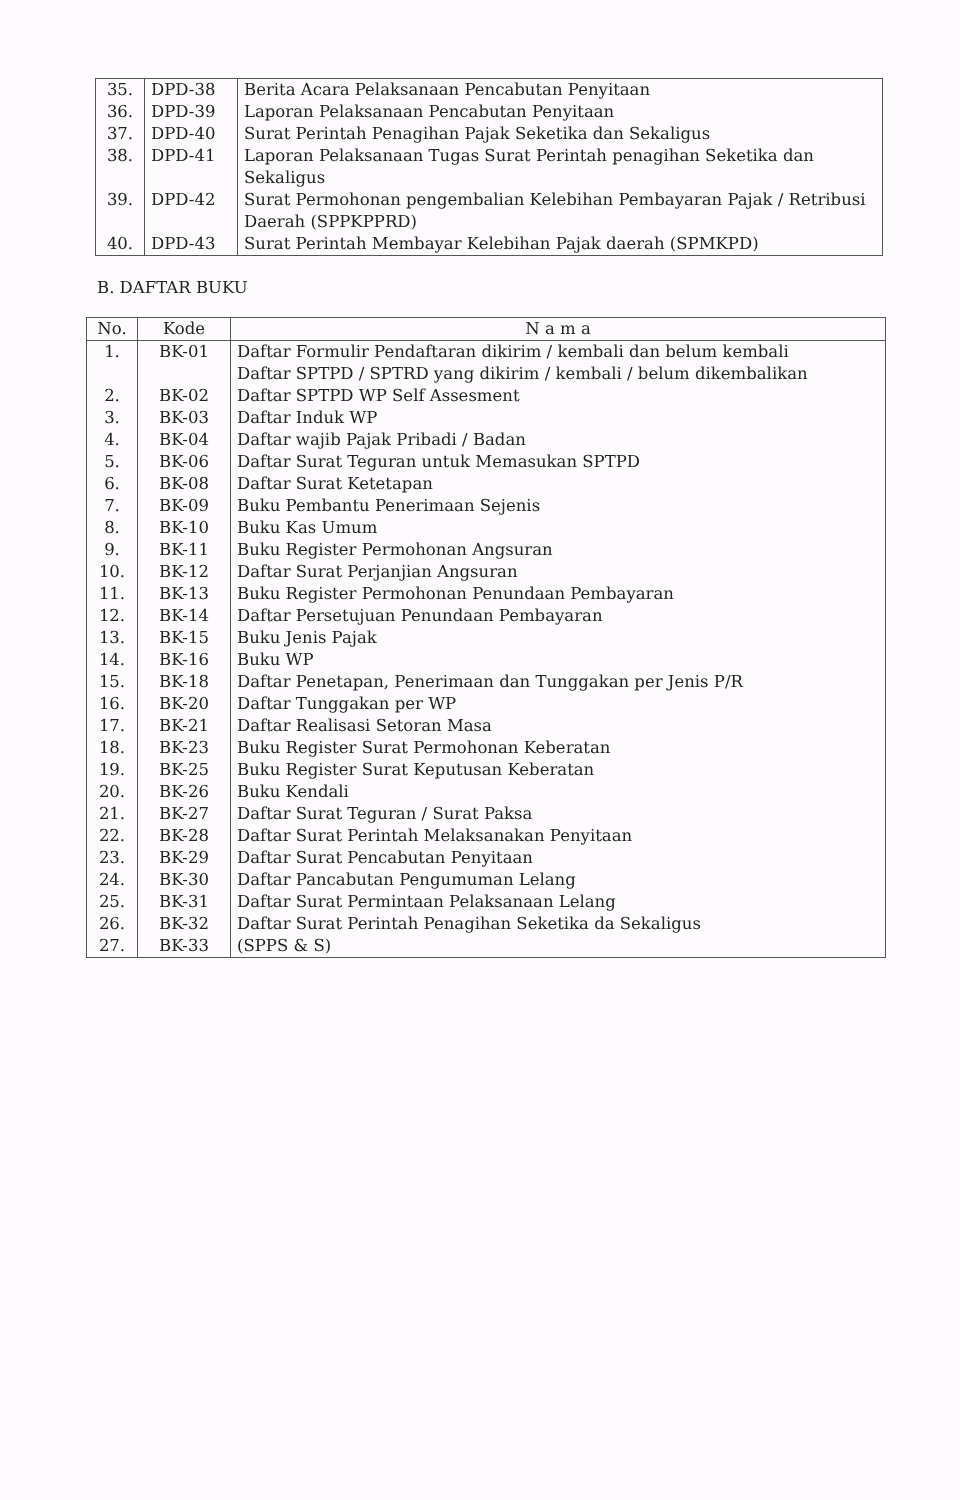| 35. | DPD-38 | Berita Acara Pelaksanaan Pencabutan Penyitaan |
| 36. | DPD-39 | Laporan Pelaksanaan Pencabutan Penyitaan |
| 37. | DPD-40 | Surat Perintah Penagihan Pajak Seketika dan Sekaligus |
| 38. | DPD-41 | Laporan Pelaksanaan Tugas Surat Perintah penagihan Seketika dan Sekaligus |
| 39. | DPD-42 | Surat Permohonan pengembalian Kelebihan Pembayaran Pajak / Retribusi Daerah (SPPKPPRD) |
| 40. | DPD-43 | Surat Perintah Membayar Kelebihan Pajak daerah (SPMKPD) |
B. DAFTAR BUKU
| No. | Kode | N a m a |
| --- | --- | --- |
| 1. | BK-01 | Daftar Formulir Pendaftaran dikirim / kembali dan belum kembali |
| 2. | BK-02 | Daftar SPTPD / SPTRD yang dikirim / kembali / belum dikembalikan Daftar SPTPD WP Self Assesment |
| 3. | BK-03 | Daftar Induk WP |
| 4. | BK-04 | Daftar wajib Pajak Pribadi / Badan |
| 5. | BK-06 | Daftar Surat Teguran untuk Memasukan SPTPD |
| 6. | BK-08 | Daftar Surat Ketetapan |
| 7. | BK-09 | Buku Pembantu Penerimaan Sejenis |
| 8. | BK-10 | Buku Kas Umum |
| 9. | BK-11 | Buku Register Permohonan Angsuran |
| 10. | BK-12 | Daftar Surat Perjanjian Angsuran |
| 11. | BK-13 | Buku Register Permohonan Penundaan Pembayaran |
| 12. | BK-14 | Daftar Persetujuan Penundaan Pembayaran |
| 13. | BK-15 | Buku Jenis Pajak |
| 14. | BK-16 | Buku WP |
| 15. | BK-18 | Daftar Penetapan, Penerimaan dan Tunggakan per Jenis P/R |
| 16. | BK-20 | Daftar Tunggakan per WP |
| 17. | BK-21 | Daftar Realisasi Setoran Masa |
| 18. | BK-23 | Buku Register Surat Permohonan Keberatan |
| 19. | BK-25 | Buku Register Surat Keputusan Keberatan |
| 20. | BK-26 | Buku Kendali |
| 21. | BK-27 | Daftar Surat Teguran / Surat Paksa |
| 22. | BK-28 | Daftar Surat Perintah Melaksanakan Penyitaan |
| 23. | BK-29 | Daftar Surat Pencabutan Penyitaan |
| 24. | BK-30 | Daftar Pancabutan Pengumuman Lelang |
| 25. | BK-31 | Daftar Surat Permintaan Pelaksanaan Lelang |
| 26. | BK-32 | Daftar Surat Perintah Penagihan Seketika da Sekaligus |
| 27. | BK-33 | (SPPS & S) |